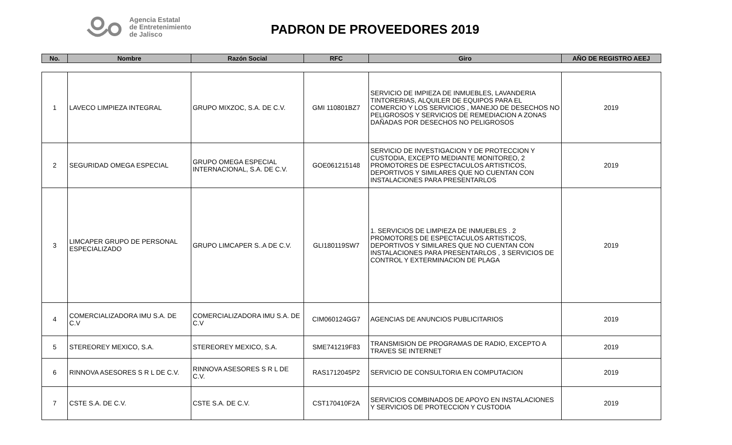Agencia Estatal
de Entretenimiento
de Jalisco
PADRON DE PROVEEDORES 2019
| No. | Nombre | Razón Social | RFC | Giro | AÑO DE REGISTRO AEEJ |
| --- | --- | --- | --- | --- | --- |
| 1 | LAVECO LIMPIEZA INTEGRAL | GRUPO MIXZOC, S.A. DE C.V. | GMI 110801BZ7 | SERVICIO DE IMPIEZA DE INMUEBLES, LAVANDERIA TINTORERIAS, ALQUILER DE EQUIPOS PARA EL COMERCIO Y LOS SERVICIOS , MANEJO DE DESECHOS NO PELIGROSOS Y SERVICIOS DE REMEDIACION A ZONAS DAÑADAS POR DESECHOS NO PELIGROSOS | 2019 |
| 2 | SEGURIDAD OMEGA ESPECIAL | GRUPO OMEGA ESPECIAL INTERNACIONAL, S.A. DE C.V. | GOE061215148 | SERVICIO DE INVESTIGACION Y DE PROTECCION Y CUSTODIA, EXCEPTO MEDIANTE MONITOREO, 2 PROMOTORES DE ESPECTACULOS ARTISTICOS, DEPORTIVOS Y SIMILARES QUE NO CUENTAN CON INSTALACIONES PARA PRESENTARLOS | 2019 |
| 3 | LIMCAPER GRUPO DE PERSONAL ESPECIALIZADO | GRUPO LIMCAPER S..A DE C.V. | GLI180119SW7 | 1. SERVICIOS DE LIMPIEZA DE INMUEBLES . 2 PROMOTORES DE ESPECTACULOS ARTISTICOS, DEPORTIVOS Y SIMILARES QUE NO CUENTAN CON INSTALACIONES PARA PRESENTARLOS , 3 SERVICIOS DE CONTROL Y EXTERMINACION DE PLAGA | 2019 |
| 4 | COMERCIALIZADORA IMU S.A. DE C.V | COMERCIALIZADORA IMU S.A. DE C.V | CIM060124GG7 | AGENCIAS DE ANUNCIOS PUBLICITARIOS | 2019 |
| 5 | STEREOREY MEXICO, S.A. | STEREOREY MEXICO, S.A. | SME741219F83 | TRANSMISION DE PROGRAMAS DE RADIO, EXCEPTO A TRAVES SE INTERNET | 2019 |
| 6 | RINNOVA ASESORES S R L DE C.V. | RINNOVA ASESORES S R L DE C.V. | RAS1712045P2 | SERVICIO DE CONSULTORIA EN COMPUTACION | 2019 |
| 7 | CSTE S.A. DE C.V. | CSTE S.A. DE C.V. | CST170410F2A | SERVICIOS COMBINADOS DE APOYO EN INSTALACIONES Y SERVICIOS DE PROTECCION Y CUSTODIA | 2019 |